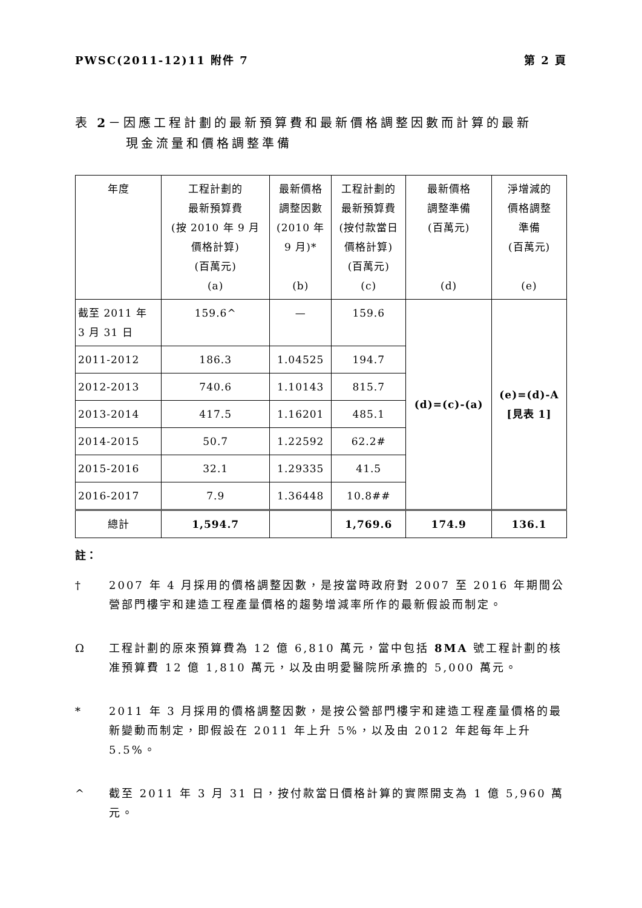PWSC(2011-12)11 附件 7 第 2 頁
表 2－因應工程計劃的最新預算費和最新價格調整因數而計算的最新
現金流量和價格調整準備
| 年度 | 工程計劃的 最新預算費 (按 2010 年 9 月 價格計算) (百萬元) (a) | 最新價格 調整因數 (2010 年 9 月)* (b) | 工程計劃的 最新預算費 (按付款當日 價格計算) (百萬元) (c) | 最新價格 調整準備 (百萬元) (d) | 淨增減的 價格調整 準備 (百萬元) (e) |
| --- | --- | --- | --- | --- | --- |
| 截至 2011 年 3 月 31 日 | 159.6^ | — | 159.6 | (d)=(c)-(a) | (e)=(d)-A [見表 1] |
| 2011-2012 | 186.3 | 1.04525 | 194.7 | | |
| 2012-2013 | 740.6 | 1.10143 | 815.7 | | |
| 2013-2014 | 417.5 | 1.16201 | 485.1 | | |
| 2014-2015 | 50.7 | 1.22592 | 62.2# | | |
| 2015-2016 | 32.1 | 1.29335 | 41.5 | | |
| 2016-2017 | 7.9 | 1.36448 | 10.8## | | |
| 總計 | 1,594.7 | | 1,769.6 | 174.9 | 136.1 |
註：
† 2007 年 4 月採用的價格調整因數，是按當時政府對 2007 至 2016 年期間公營部門樓宇和建造工程產量價格的趨勢增減率所作的最新假設而制定。
Ω工程計劃的原來預算費為 12 億 6,810 萬元，當中包括 8MA 號工程計劃的核准預算費 12 億 1,810 萬元，以及由明愛醫院所承擔的 5,000 萬元。
* 2011 年 3 月採用的價格調整因數，是按公營部門樓宇和建造工程產量價格的最新變動而制定，即假設在 2011 年上升 5%，以及由 2012 年起每年上升 5.5%。
^ 截至 2011 年 3 月 31 日，按付款當日價格計算的實際開支為 1 億 5,960 萬元。